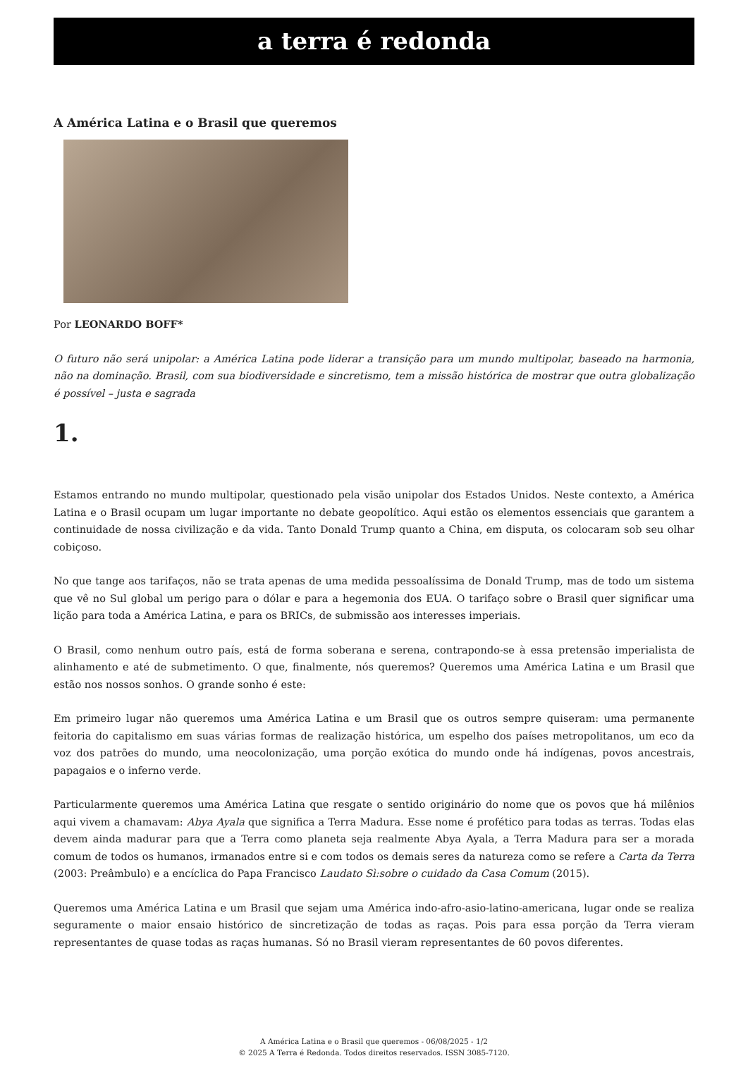a terra é redonda
A América Latina e o Brasil que queremos
Por LEONARDO BOFF*
O futuro não será unipolar: a América Latina pode liderar a transição para um mundo multipolar, baseado na harmonia, não na dominação. Brasil, com sua biodiversidade e sincretismo, tem a missão histórica de mostrar que outra globalização é possível – justa e sagrada
1.
Estamos entrando no mundo multipolar, questionado pela visão unipolar dos Estados Unidos. Neste contexto, a América Latina e o Brasil ocupam um lugar importante no debate geopolítico. Aqui estão os elementos essenciais que garantem a continuidade de nossa civilização e da vida. Tanto Donald Trump quanto a China, em disputa, os colocaram sob seu olhar cobiçoso.
No que tange aos tarifaços, não se trata apenas de uma medida pessoalíssima de Donald Trump, mas de todo um sistema que vê no Sul global um perigo para o dólar e para a hegemonia dos EUA. O tarifaço sobre o Brasil quer significar uma lição para toda a América Latina, e para os BRICs, de submissão aos interesses imperiais.
O Brasil, como nenhum outro país, está de forma soberana e serena, contrapondo-se à essa pretensão imperialista de alinhamento e até de submetimento. O que, finalmente, nós queremos? Queremos uma América Latina e um Brasil que estão nos nossos sonhos. O grande sonho é este:
Em primeiro lugar não queremos uma América Latina e um Brasil que os outros sempre quiseram: uma permanente feitoria do capitalismo em suas várias formas de realização histórica, um espelho dos países metropolitanos, um eco da voz dos patrões do mundo, uma neocolonização, uma porção exótica do mundo onde há indígenas, povos ancestrais, papagaios e o inferno verde.
Particularmente queremos uma América Latina que resgate o sentido originário do nome que os povos que há milênios aqui vivem a chamavam: Abya Ayala que significa a Terra Madura. Esse nome é profético para todas as terras. Todas elas devem ainda madurar para que a Terra como planeta seja realmente Abya Ayala, a Terra Madura para ser a morada comum de todos os humanos, irmanados entre si e com todos os demais seres da natureza como se refere a Carta da Terra (2003: Preâmbulo) e a encíclica do Papa Francisco Laudato Sì:sobre o cuidado da Casa Comum (2015).
Queremos uma América Latina e um Brasil que sejam uma América indo-afro-asio-latino-americana, lugar onde se realiza seguramente o maior ensaio histórico de sincretização de todas as raças. Pois para essa porção da Terra vieram representantes de quase todas as raças humanas. Só no Brasil vieram representantes de 60 povos diferentes.
A América Latina e o Brasil que queremos - 06/08/2025 - 1/2
© 2025 A Terra é Redonda. Todos direitos reservados. ISSN 3085-7120.